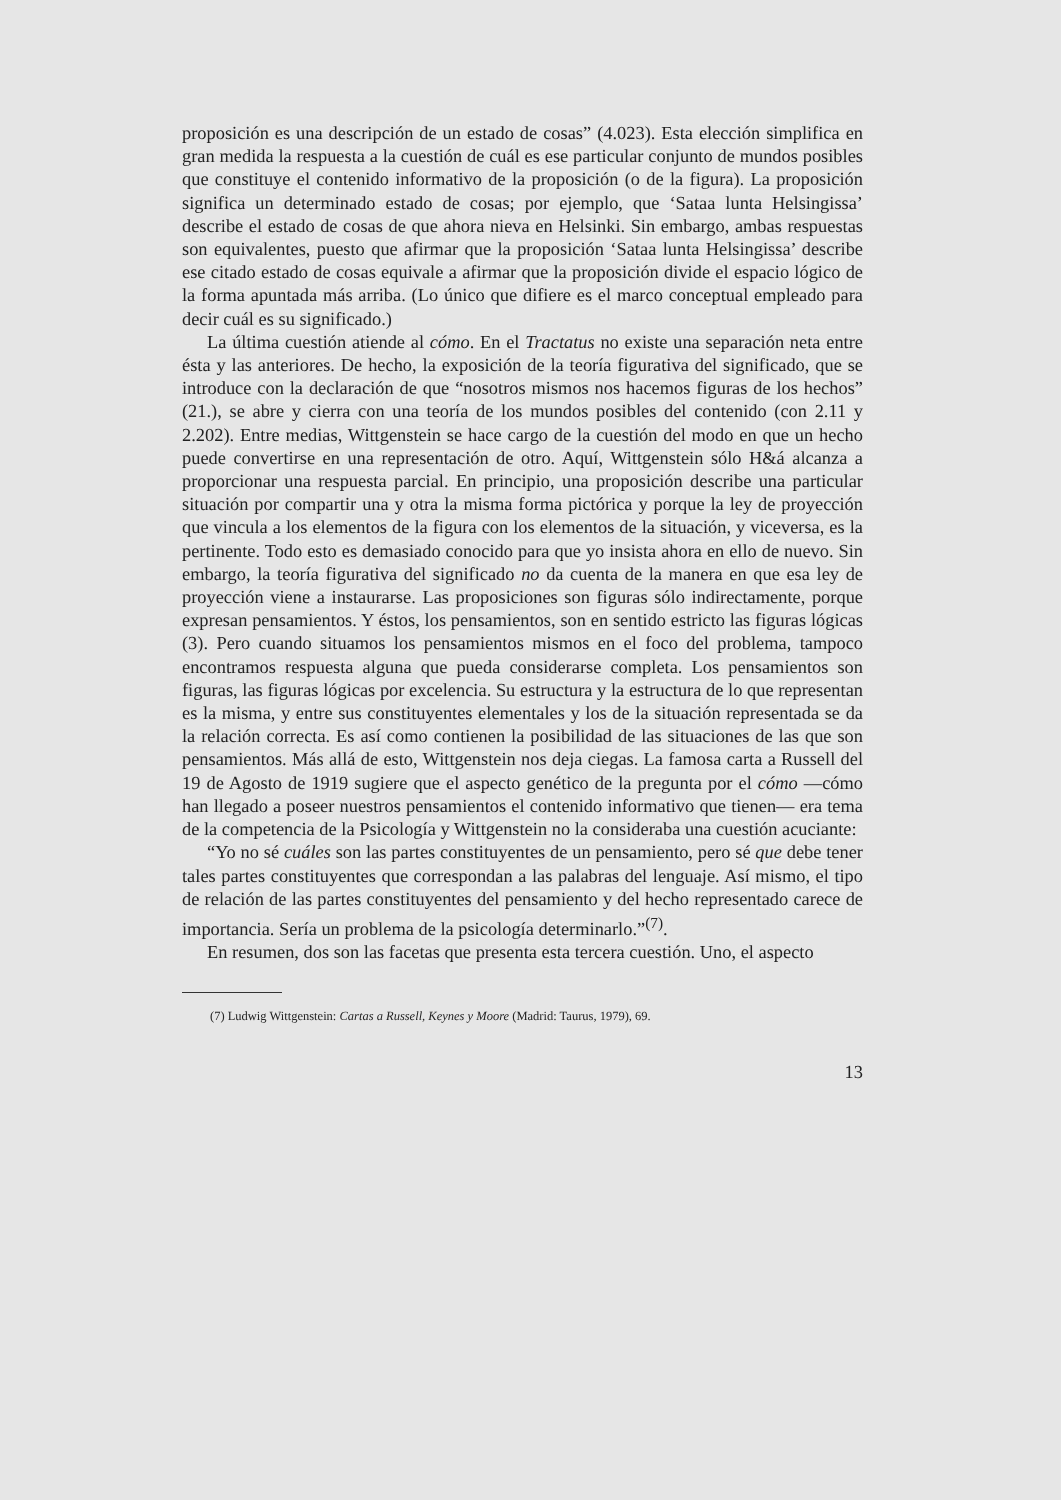proposición es una descripción de un estado de cosas” (4.023). Esta elección simplifica en gran medida la respuesta a la cuestión de cuál es ese particular conjunto de mundos posibles que constituye el contenido informativo de la proposición (o de la figura). La proposición significa un determinado estado de cosas; por ejemplo, que ‘Sataa lunta Helsingissa’ describe el estado de cosas de que ahora nieva en Helsinki. Sin embargo, ambas respuestas son equivalentes, puesto que afirmar que la proposición ‘Sataa lunta Helsingissa’ describe ese citado estado de cosas equivale a afirmar que la proposición divide el espacio lógico de la forma apuntada más arriba. (Lo único que difiere es el marco conceptual empleado para decir cuál es su significado.)
La última cuestión atiende al cómo. En el Tractatus no existe una separación neta entre ésta y las anteriores. De hecho, la exposición de la teoría figurativa del significado, que se introduce con la declaración de que “nosotros mismos nos hacemos figuras de los hechos” (21.), se abre y cierra con una teoría de los mundos posibles del contenido (con 2.11 y 2.202). Entre medias, Wittgenstein se hace cargo de la cuestión del modo en que un hecho puede convertirse en una representación de otro. Aquí, Wittgenstein sólo H&á alcanza a proporcionar una respuesta parcial. En principio, una proposición describe una particular situación por compartir una y otra la misma forma pictórica y porque la ley de proyección que vincula a los elementos de la figura con los elementos de la situación, y viceversa, es la pertinente. Todo esto es demasiado conocido para que yo insista ahora en ello de nuevo. Sin embargo, la teoría figurativa del significado no da cuenta de la manera en que esa ley de proyección viene a instaurarse. Las proposiciones son figuras sólo indirectamente, porque expresan pensamientos. Y éstos, los pensamientos, son en sentido estricto las figuras lógicas (3). Pero cuando situamos los pensamientos mismos en el foco del problema, tampoco encontramos respuesta alguna que pueda considerarse completa. Los pensamientos son figuras, las figuras lógicas por excelencia. Su estructura y la estructura de lo que representan es la misma, y entre sus constituyentes elementales y los de la situación representada se da la relación correcta. Es así como contienen la posibilidad de las situaciones de las que son pensamientos. Más allá de esto, Wittgenstein nos deja ciegas. La famosa carta a Russell del 19 de Agosto de 1919 sugiere que el aspecto genético de la pregunta por el cómo —cómo han llegado a poseer nuestros pensamientos el contenido informativo que tienen— era tema de la competencia de la Psicología y Wittgenstein no la consideraba una cuestión acuciante:
“Yo no sé cuáles son las partes constituyentes de un pensamiento, pero sé que debe tener tales partes constituyentes que correspondan a las palabras del lenguaje. Así mismo, el tipo de relación de las partes constituyentes del pensamiento y del hecho representado carece de importancia. Sería un problema de la psicología determinarlo.”<sup>(7)</sup>.
En resumen, dos son las facetas que presenta esta tercera cuestión. Uno, el aspecto
(7) Ludwig Wittgenstein: Cartas a Russell, Keynes y Moore (Madrid: Taurus, 1979), 69.
13